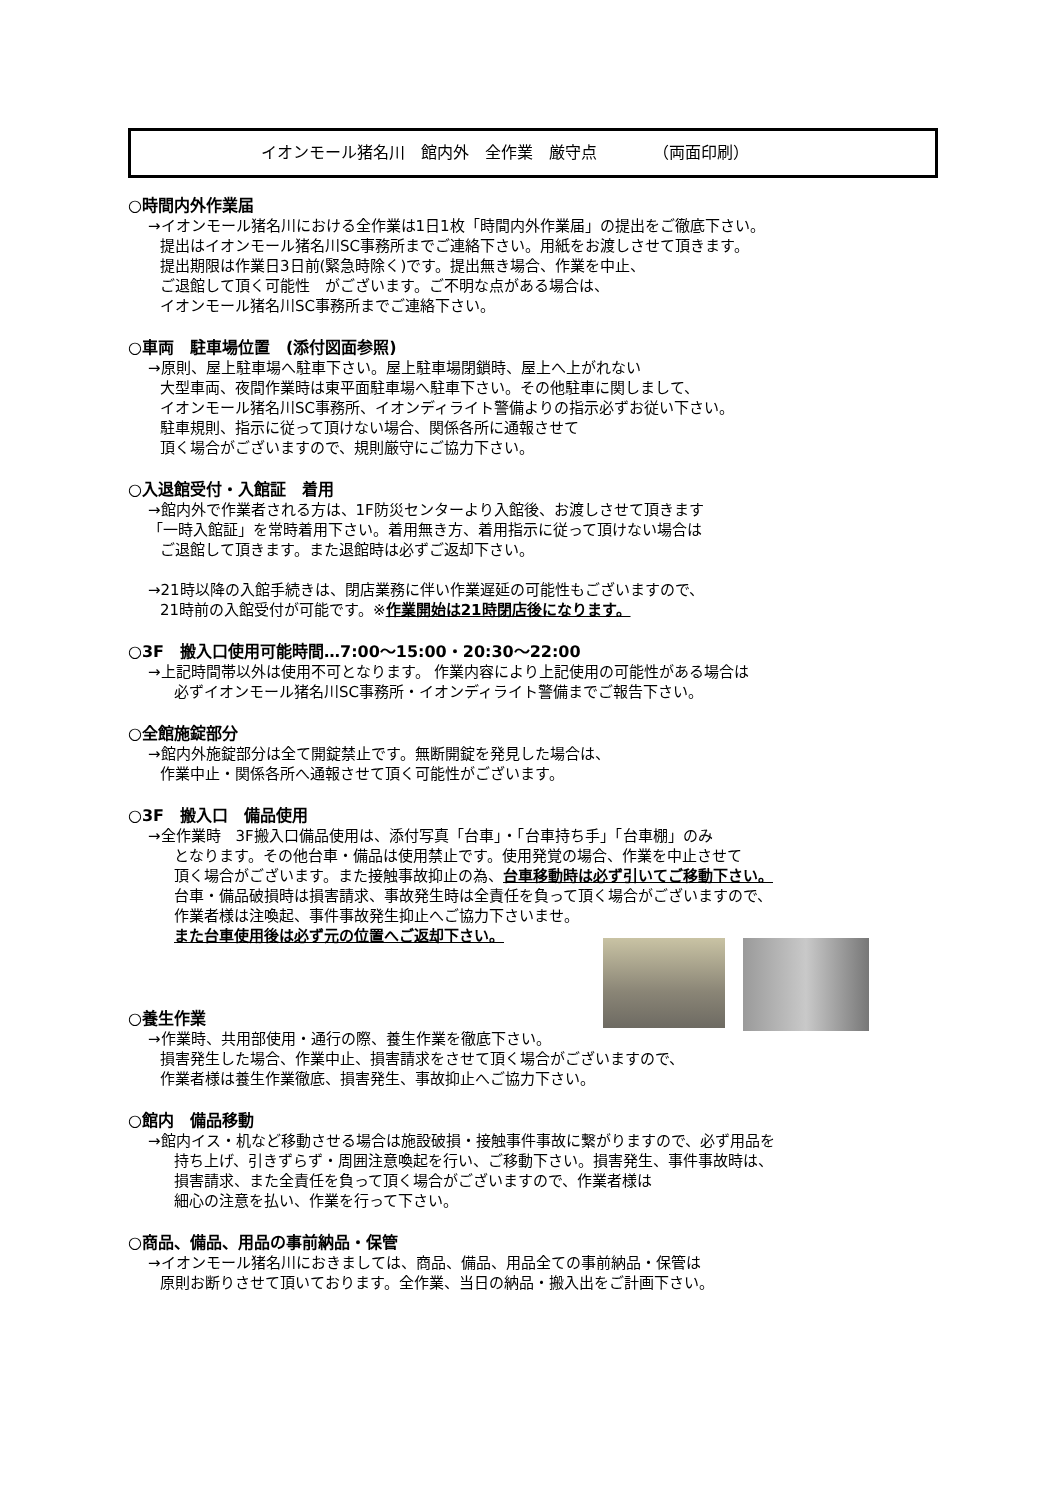イオンモール猪名川　館内外　全作業　厳守点　　　　（両面印刷）
○時間内外作業届
→イオンモール猪名川における全作業は1日1枚「時間内外作業届」の提出をご徹底下さい。
提出はイオンモール猪名川SC事務所までご連絡下さい。用紙をお渡しさせて頂きます。
提出期限は作業日3日前(緊急時除く)です。提出無き場合、作業を中止、
ご退館して頂く可能性　がございます。ご不明な点がある場合は、
イオンモール猪名川SC事務所までご連絡下さい。
○車両　駐車場位置　(添付図面参照)
→原則、屋上駐車場へ駐車下さい。屋上駐車場閉鎖時、屋上へ上がれない
大型車両、夜間作業時は東平面駐車場へ駐車下さい。その他駐車に関しまして、
イオンモール猪名川SC事務所、イオンディライト警備よりの指示必ずお従い下さい。
駐車規則、指示に従って頂けない場合、関係各所に通報させて
頂く場合がございますので、規則厳守にご協力下さい。
○入退館受付・入館証　着用
→館内外で作業者される方は、1F防災センターより入館後、お渡しさせて頂きます
「一時入館証」を常時着用下さい。着用無き方、着用指示に従って頂けない場合は
ご退館して頂きます。また退館時は必ずご返却下さい。
→21時以降の入館手続きは、閉店業務に伴い作業遅延の可能性もございますので、
21時前の入館受付が可能です。※作業開始は21時閉店後になります。
○3F　搬入口使用可能時間…7:00～15:00・20:30～22:00
→上記時間帯以外は使用不可となります。 作業内容により上記使用の可能性がある場合は
必ずイオンモール猪名川SC事務所・イオンディライト警備までご報告下さい。
○全館施錠部分
→館内外施錠部分は全て開錠禁止です。無断開錠を発見した場合は、
作業中止・関係各所へ通報させて頂く可能性がございます。
○3F　搬入口　備品使用
→全作業時　3F搬入口備品使用は、添付写真「台車」・「台車持ち手」「台車棚」のみ
となります。その他台車・備品は使用禁止です。使用発覚の場合、作業を中止させて
頂く場合がございます。また接触事故抑止の為、台車移動時は必ず引いてご移動下さい。
台車・備品破損時は損害請求、事故発生時は全責任を負って頂く場合がございますので、
作業者様は注喚起、事件事故発生抑止へご協力下さいませ。
また台車使用後は必ず元の位置へご返却下さい。
○養生作業
→作業時、共用部使用・通行の際、養生作業を徹底下さい。
損害発生した場合、作業中止、損害請求をさせて頂く場合がございますので、
作業者様は養生作業徹底、損害発生、事故抑止へご協力下さい。
○館内　備品移動
→館内イス・机など移動させる場合は施設破損・接触事件事故に繋がりますので、必ず用品を
持ち上げ、引きずらず・周囲注意喚起を行い、ご移動下さい。損害発生、事件事故時は、
損害請求、また全責任を負って頂く場合がございますので、作業者様は
細心の注意を払い、作業を行って下さい。
○商品、備品、用品の事前納品・保管
→イオンモール猪名川におきましては、商品、備品、用品全ての事前納品・保管は
原則お断りさせて頂いております。全作業、当日の納品・搬入出をご計画下さい。